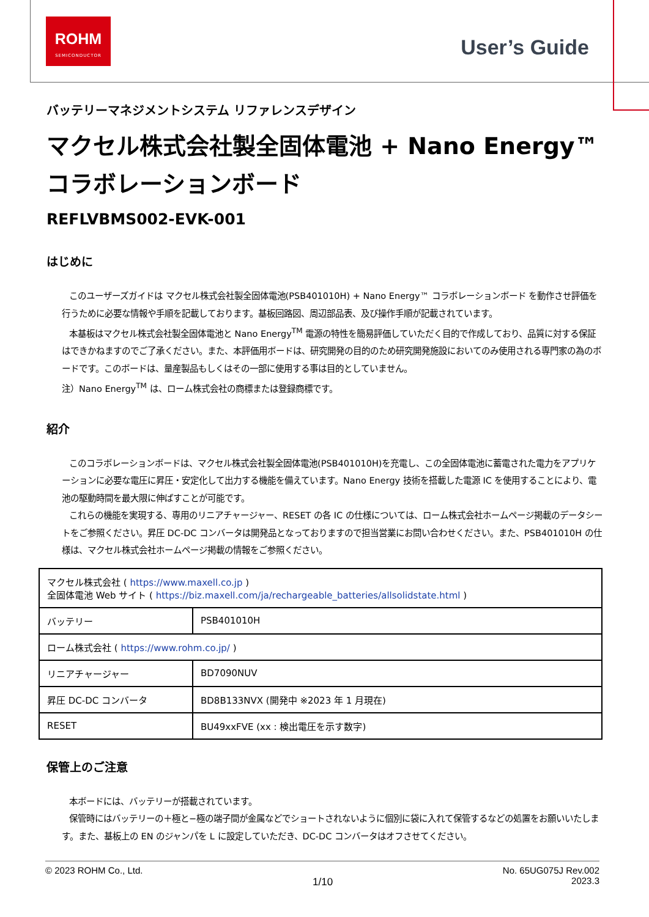ROHM
SEMICONDUCTOR
User’s Guide
バッテリーマネジメントシステム リファレンスデザイン
マクセル株式会社製全固体電池 + Nano Energy™
コラボレーションボード
REFLVBMS002-EVK-001
はじめに
このユーザーズガイドは マクセル株式会社製全固体電池(PSB401010H) + Nano Energy™ コラボレーションボード を動作させ評価を行うために必要な情報や手順を記載しております。基板回路図、周辺部品表、及び操作手順が記載されています。
本基板はマクセル株式会社製全固体電池と Nano Energy<sup>TM</sup> 電源の特性を簡易評価していただく目的で作成しており、品質に対する保証はできかねますのでご了承ください。また、本評価用ボードは、研究開発の目的のため研究開発施設においてのみ使用される専門家の為のボードです。このボードは、量産製品もしくはその一部に使用する事は目的としていません。
注）Nano Energy<sup>TM</sup> は、ローム株式会社の商標または登録商標です。
紹介
このコラボレーションボードは、マクセル株式会社製全固体電池(PSB401010H)を充電し、この全固体電池に蓄電された電力をアプリケーションに必要な電圧に昇圧・安定化して出力する機能を備えています。Nano Energy 技術を搭載した電源 IC を使用することにより、電池の駆動時間を最大限に伸ばすことが可能です。
これらの機能を実現する、専用のリニアチャージャー、RESET の各 IC の仕様については、ローム株式会社ホームページ掲載のデータシートをご参照ください。昇圧 DC-DC コンバータは開発品となっておりますので担当営業にお問い合わせください。また、PSB401010H の仕様は、マクセル株式会社ホームページ掲載の情報をご参照ください。
| マクセル株式会社 ( https://www.maxell.co.jp ) 全固体電池 Web サイト ( https://biz.maxell.com/ja/rechargeable_batteries/allsolidstate.html ) | |
| バッテリー | PSB401010H |
| ローム株式会社 ( https://www.rohm.co.jp/ ) | |
| リニアチャージャー | BD7090NUV |
| 昇圧 DC-DC コンバータ | BD8B133NVX (開発中 ※2023 年 1 月現在) |
| RESET | BU49xxFVE (xx : 検出電圧を示す数字) |
保管上のご注意
本ボードには、バッテリーが搭載されています。
保管時にはバッテリーの＋極と−極の端子間が金属などでショートされないように個別に袋に入れて保管するなどの処置をお願いいたします。また、基板上の EN のジャンパを L に設定していただき、DC-DC コンバータはオフさせてください。
© 2023 ROHM Co., Ltd. 1/10 No. 65UG075J Rev.002
2023.3